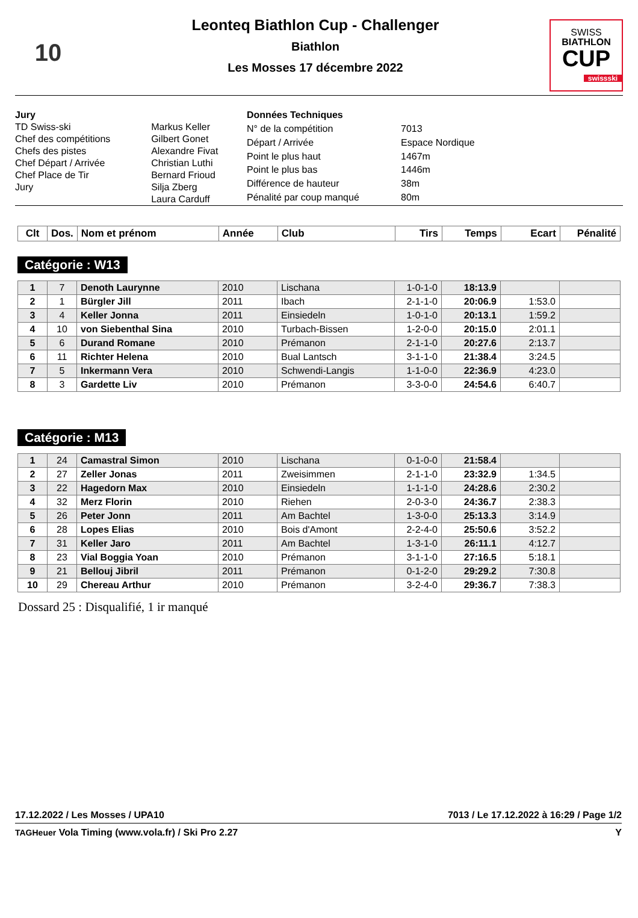10
Leonteq Biathlon Cup - Challenger
Biathlon
Les Mosses 17 décembre 2022
SWISS
BIATHLON
CUP
swissski
| Jury | |
| TD Swiss-ski | Markus Keller |
| Chef des compétitions | Gilbert Gonet |
| Chefs des pistes | Alexandre Fivat |
| Chef Départ / Arrivée | Christian Luthi |
| Chef Place de Tir | Bernard Frioud |
| Jury | Silja Zberg Laura Carduff |
| Données Techniques | |
| N° de la compétition | 7013 |
| Départ / Arrivée | Espace Nordique |
| Point le plus haut | 1467m |
| Point le plus bas | 1446m |
| Différence de hauteur | 38m |
| Pénalité par coup manqué | 80m |
| Clt | Dos. | Nom et prénom | Année | Club | Tirs | Temps | Ecart | Pénalité |
| --- | --- | --- | --- | --- | --- | --- | --- | --- |
Catégorie : W13
| 1 | 7 | Denoth Laurynne | 2010 | Lischana | 1-0-1-0 | 18:13.9 | | |
| 2 | 1 | Bürgler Jill | 2011 | Ibach | 2-1-1-0 | 20:06.9 | 1:53.0 | |
| 3 | 4 | Keller Jonna | 2011 | Einsiedeln | 1-0-1-0 | 20:13.1 | 1:59.2 | |
| 4 | 10 | von Siebenthal Sina | 2010 | Turbach-Bissen | 1-2-0-0 | 20:15.0 | 2:01.1 | |
| 5 | 6 | Durand Romane | 2010 | Prémanon | 2-1-1-0 | 20:27.6 | 2:13.7 | |
| 6 | 11 | Richter Helena | 2010 | Bual Lantsch | 3-1-1-0 | 21:38.4 | 3:24.5 | |
| 7 | 5 | Inkermann Vera | 2010 | Schwendi-Langis | 1-1-0-0 | 22:36.9 | 4:23.0 | |
| 8 | 3 | Gardette Liv | 2010 | Prémanon | 3-3-0-0 | 24:54.6 | 6:40.7 | |
Catégorie : M13
| 1 | 24 | Camastral Simon | 2010 | Lischana | 0-1-0-0 | 21:58.4 | | |
| 2 | 27 | Zeller Jonas | 2011 | Zweisimmen | 2-1-1-0 | 23:32.9 | 1:34.5 | |
| 3 | 22 | Hagedorn Max | 2010 | Einsiedeln | 1-1-1-0 | 24:28.6 | 2:30.2 | |
| 4 | 32 | Merz Florin | 2010 | Riehen | 2-0-3-0 | 24:36.7 | 2:38.3 | |
| 5 | 26 | Peter Jonn | 2011 | Am Bachtel | 1-3-0-0 | 25:13.3 | 3:14.9 | |
| 6 | 28 | Lopes Elias | 2010 | Bois d'Amont | 2-2-4-0 | 25:50.6 | 3:52.2 | |
| 7 | 31 | Keller Jaro | 2011 | Am Bachtel | 1-3-1-0 | 26:11.1 | 4:12.7 | |
| 8 | 23 | Vial Boggia Yoan | 2010 | Prémanon | 3-1-1-0 | 27:16.5 | 5:18.1 | |
| 9 | 21 | Bellouj Jibril | 2011 | Prémanon | 0-1-2-0 | 29:29.2 | 7:30.8 | |
| 10 | 29 | Chereau Arthur | 2010 | Prémanon | 3-2-4-0 | 29:36.7 | 7:38.3 | |
Dossard 25 : Disqualifié, 1 ir manqué
17.12.2022 / Les Mosses / UPA10 7013 / Le 17.12.2022 à 16:29 / Page 1/2
TAGHeuer Vola Timing (www.vola.fr) / Ski Pro 2.27 Y